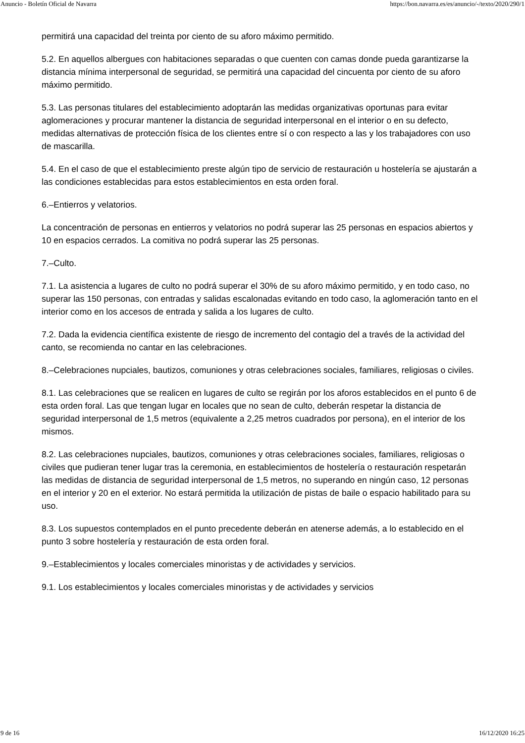Anuncio - Boletín Oficial de Navarra https://bon.navarra.es/es/anuncio/-/texto/2020/290/1
permitirá una capacidad del treinta por ciento de su aforo máximo permitido.
5.2. En aquellos albergues con habitaciones separadas o que cuenten con camas donde pueda garantizarse la distancia mínima interpersonal de seguridad, se permitirá una capacidad del cincuenta por ciento de su aforo máximo permitido.
5.3. Las personas titulares del establecimiento adoptarán las medidas organizativas oportunas para evitar aglomeraciones y procurar mantener la distancia de seguridad interpersonal en el interior o en su defecto, medidas alternativas de protección física de los clientes entre sí o con respecto a las y los trabajadores con uso de mascarilla.
5.4. En el caso de que el establecimiento preste algún tipo de servicio de restauración u hostelería se ajustarán a las condiciones establecidas para estos establecimientos en esta orden foral.
6.–Entierros y velatorios.
La concentración de personas en entierros y velatorios no podrá superar las 25 personas en espacios abiertos y 10 en espacios cerrados. La comitiva no podrá superar las 25 personas.
7.–Culto.
7.1. La asistencia a lugares de culto no podrá superar el 30% de su aforo máximo permitido, y en todo caso, no superar las 150 personas, con entradas y salidas escalonadas evitando en todo caso, la aglomeración tanto en el interior como en los accesos de entrada y salida a los lugares de culto.
7.2. Dada la evidencia científica existente de riesgo de incremento del contagio del a través de la actividad del canto, se recomienda no cantar en las celebraciones.
8.–Celebraciones nupciales, bautizos, comuniones y otras celebraciones sociales, familiares, religiosas o civiles.
8.1. Las celebraciones que se realicen en lugares de culto se regirán por los aforos establecidos en el punto 6 de esta orden foral. Las que tengan lugar en locales que no sean de culto, deberán respetar la distancia de seguridad interpersonal de 1,5 metros (equivalente a 2,25 metros cuadrados por persona), en el interior de los mismos.
8.2. Las celebraciones nupciales, bautizos, comuniones y otras celebraciones sociales, familiares, religiosas o civiles que pudieran tener lugar tras la ceremonia, en establecimientos de hostelería o restauración respetarán las medidas de distancia de seguridad interpersonal de 1,5 metros, no superando en ningún caso, 12 personas en el interior y 20 en el exterior. No estará permitida la utilización de pistas de baile o espacio habilitado para su uso.
8.3. Los supuestos contemplados en el punto precedente deberán en atenerse además, a lo establecido en el punto 3 sobre hostelería y restauración de esta orden foral.
9.–Establecimientos y locales comerciales minoristas y de actividades y servicios.
9.1. Los establecimientos y locales comerciales minoristas y de actividades y servicios
9 de 16 16/12/2020 16:25